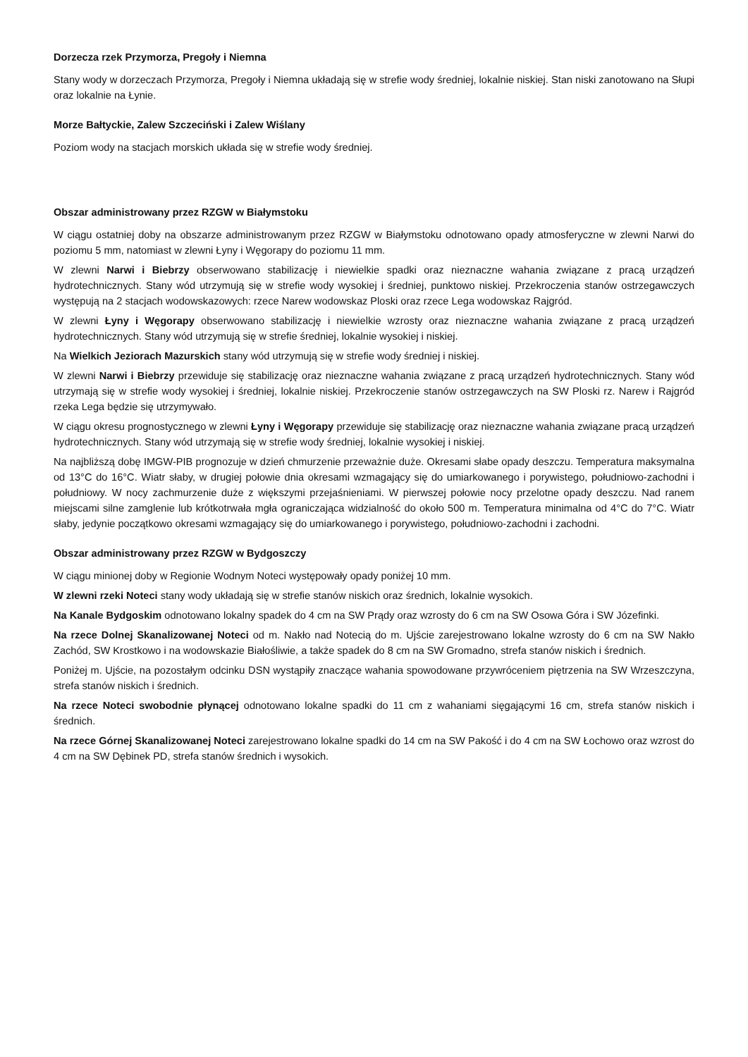Dorzecza rzek Przymorza, Pregoły i Niemna
Stany wody w dorzeczach Przymorza, Pregoły i Niemna układają się w strefie wody średniej, lokalnie niskiej. Stan niski zanotowano na Słupi oraz lokalnie na Łynie.
Morze Bałtyckie, Zalew Szczeciński i Zalew Wiślany
Poziom wody na stacjach morskich układa się w strefie wody średniej.
Obszar administrowany przez RZGW w Białymstoku
W ciągu ostatniej doby na obszarze administrowanym przez RZGW w Białymstoku odnotowano opady atmosferyczne w zlewni Narwi do poziomu 5 mm, natomiast w zlewni Łyny i Węgorapy do poziomu 11 mm.
W zlewni Narwi i Biebrzy obserwowano stabilizację i niewielkie spadki oraz nieznaczne wahania związane z pracą urządzeń hydrotechnicznych. Stany wód utrzymują się w strefie wody wysokiej i średniej, punktowo niskiej. Przekroczenia stanów ostrzegawczych występują na 2 stacjach wodowskazowych: rzece Narew wodowskaz Ploski oraz rzece Lega wodowskaz Rajgród.
W zlewni Łyny i Węgorapy obserwowano stabilizację i niewielkie wzrosty oraz nieznaczne wahania związane z pracą urządzeń hydrotechnicznych. Stany wód utrzymują się w strefie średniej, lokalnie wysokiej i niskiej.
Na Wielkich Jeziorach Mazurskich stany wód utrzymują się w strefie wody średniej i niskiej.
W zlewni Narwi i Biebrzy przewiduje się stabilizację oraz nieznaczne wahania związane z pracą urządzeń hydrotechnicznych. Stany wód utrzymają się w strefie wody wysokiej i średniej, lokalnie niskiej. Przekroczenie stanów ostrzegawczych na SW Ploski rz. Narew i Rajgród rzeka Lega będzie się utrzymywało.
W ciągu okresu prognostycznego w zlewni Łyny i Węgorapy przewiduje się stabilizację oraz nieznaczne wahania związane pracą urządzeń hydrotechnicznych. Stany wód utrzymają się w strefie wody średniej, lokalnie wysokiej i niskiej.
Na najbliższą dobę IMGW-PIB prognozuje w dzień chmurzenie przeważnie duże. Okresami słabe opady deszczu. Temperatura maksymalna od 13°C do 16°C. Wiatr słaby, w drugiej połowie dnia okresami wzmagający się do umiarkowanego i porywistego, południowo-zachodni i południowy. W nocy zachmurzenie duże z większymi przejaśnieniami. W pierwszej połowie nocy przelotne opady deszczu. Nad ranem miejscami silne zamglenie lub krótkotrwała mgła ograniczająca widzialność do około 500 m. Temperatura minimalna od 4°C do 7°C. Wiatr słaby, jedynie początkowo okresami wzmagający się do umiarkowanego i porywistego, południowo-zachodni i zachodni.
Obszar administrowany przez RZGW w Bydgoszczy
W ciągu minionej doby w Regionie Wodnym Noteci występowały opady poniżej 10 mm.
W zlewni rzeki Noteci stany wody układają się w strefie stanów niskich oraz średnich, lokalnie wysokich.
Na Kanale Bydgoskim odnotowano lokalny spadek do 4 cm na SW Prądy oraz wzrosty do 6 cm na SW Osowa Góra i SW Józefinki.
Na rzece Dolnej Skanalizowanej Noteci od m. Nakło nad Notecią do m. Ujście zarejestrowano lokalne wzrosty do 6 cm na SW Nakło Zachód, SW Krostkowo i na wodowskazie Białośliwie, a także spadek do 8 cm na SW Gromadno, strefa stanów niskich i średnich.
Poniżej m. Ujście, na pozostałym odcinku DSN wystąpiły znaczące wahania spowodowane przywróceniem piętrzenia na SW Wrzeszczyna, strefa stanów niskich i średnich.
Na rzece Noteci swobodnie płynącej odnotowano lokalne spadki do 11 cm z wahaniami sięgającymi 16 cm, strefa stanów niskich i średnich.
Na rzece Górnej Skanalizowanej Noteci zarejestrowano lokalne spadki do 14 cm na SW Pakość i do 4 cm na SW Łochowo oraz wzrost do 4 cm na SW Dębinek PD, strefa stanów średnich i wysokich.